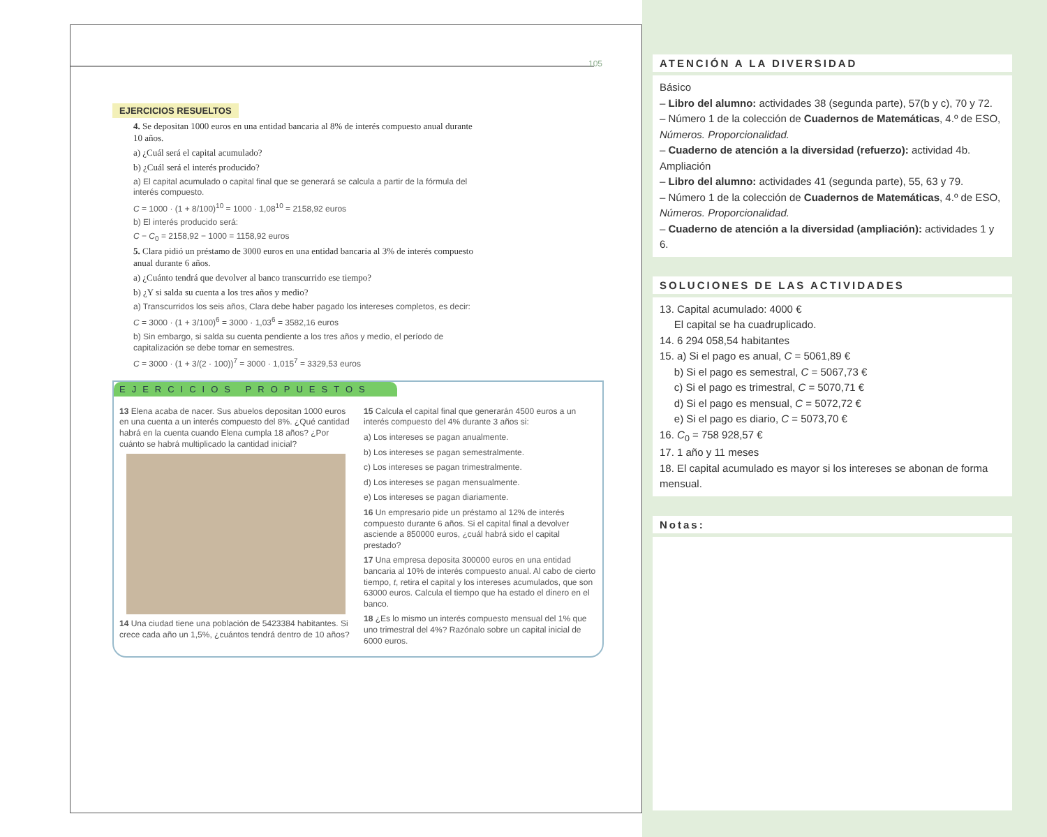105
EJERCICIOS RESUELTOS
4. Se depositan 1000 euros en una entidad bancaria al 8% de interés compuesto anual durante 10 años.
a) ¿Cuál será el capital acumulado?
b) ¿Cuál será el interés producido?
a) El capital acumulado o capital final que se generará se calcula a partir de la fórmula del interés compuesto.
C = 1000 · (1 + 8/100)<sup>10</sup> = 1000 · 1,08<sup>10</sup> = 2158,92 euros
b) El interés producido será:
C − C<sub>0</sub> = 2158,92 − 1000 = 1158,92 euros
5. Clara pidió un préstamo de 3000 euros en una entidad bancaria al 3% de interés compuesto anual durante 6 años.
a) ¿Cuánto tendrá que devolver al banco transcurrido ese tiempo?
b) ¿Y si salda su cuenta a los tres años y medio?
a) Transcurridos los seis años, Clara debe haber pagado los intereses completos, es decir:
C = 3000 · (1 + 3/100)<sup>6</sup> = 3000 · 1,03<sup>6</sup> = 3582,16 euros
b) Sin embargo, si salda su cuenta pendiente a los tres años y medio, el período de capitalización se debe tomar en semestres.
C = 3000 · (1 + 3/(2 · 100))<sup>7</sup> = 3000 · 1,015<sup>7</sup> = 3329,53 euros
EJERCICIOS PROPUESTOS
13 Elena acaba de nacer. Sus abuelos depositan 1000 euros en una cuenta a un interés compuesto del 8%. ¿Qué cantidad habrá en la cuenta cuando Elena cumpla 18 años? ¿Por cuánto se habrá multiplicado la cantidad inicial?
14 Una ciudad tiene una población de 5423384 habitantes. Si crece cada año un 1,5%, ¿cuántos tendrá dentro de 10 años?
15 Calcula el capital final que generarán 4500 euros a un interés compuesto del 4% durante 3 años si:
a) Los intereses se pagan anualmente.
b) Los intereses se pagan semestralmente.
c) Los intereses se pagan trimestralmente.
d) Los intereses se pagan mensualmente.
e) Los intereses se pagan diariamente.
16 Un empresario pide un préstamo al 12% de interés compuesto durante 6 años. Si el capital final a devolver asciende a 850000 euros, ¿cuál habrá sido el capital prestado?
17 Una empresa deposita 300000 euros en una entidad bancaria al 10% de interés compuesto anual. Al cabo de cierto tiempo, t, retira el capital y los intereses acumulados, que son 63000 euros. Calcula el tiempo que ha estado el dinero en el banco.
18 ¿Es lo mismo un interés compuesto mensual del 1% que uno trimestral del 4%? Razónalo sobre un capital inicial de 6000 euros.
ATENCIÓN A LA DIVERSIDAD
Básico
– Libro del alumno: actividades 38 (segunda parte), 57(b y c), 70 y 72.
– Número 1 de la colección de Cuadernos de Matemáticas, 4.º de ESO, Números. Proporcionalidad.
– Cuaderno de atención a la diversidad (refuerzo): actividad 4b.
Ampliación
– Libro del alumno: actividades 41 (segunda parte), 55, 63 y 79.
– Número 1 de la colección de Cuadernos de Matemáticas, 4.º de ESO, Números. Proporcionalidad.
– Cuaderno de atención a la diversidad (ampliación): actividades 1 y 6.
SOLUCIONES DE LAS ACTIVIDADES
13. Capital acumulado: 4000 €
El capital se ha cuadruplicado.
14. 6 294 058,54 habitantes
15. a) Si el pago es anual, C = 5061,89 €
b) Si el pago es semestral, C = 5067,73 €
c) Si el pago es trimestral, C = 5070,71 €
d) Si el pago es mensual, C = 5072,72 €
e) Si el pago es diario, C = 5073,70 €
16. C<sub>0</sub> = 758 928,57 €
17. 1 año y 11 meses
18. El capital acumulado es mayor si los intereses se abonan de forma mensual.
Notas: